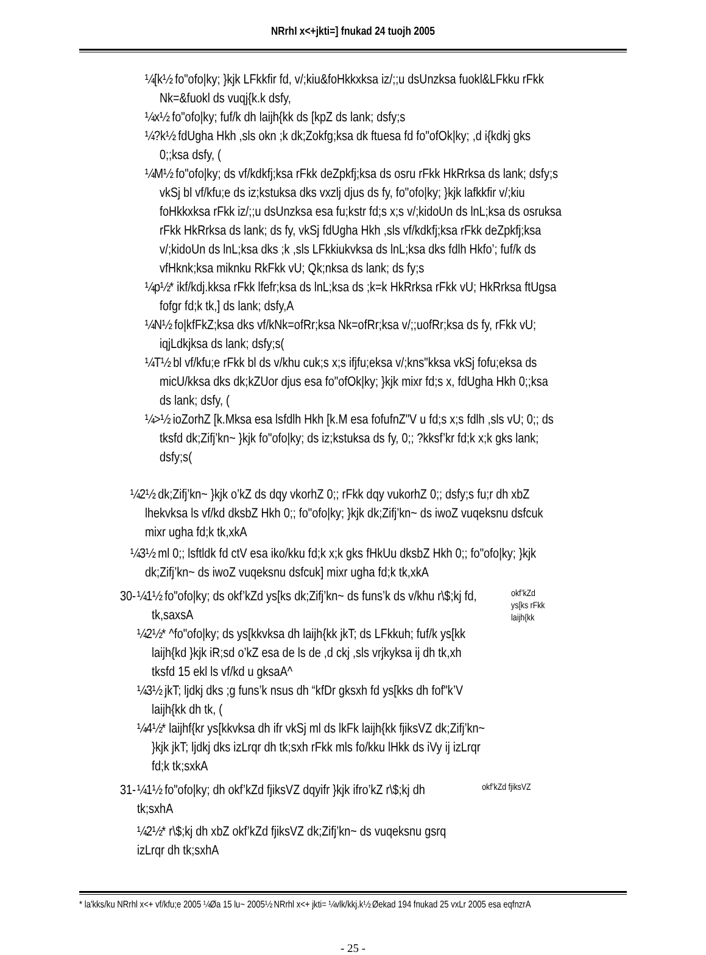NRrhI x<+jkti=] fnukad 24 tuojh 2005
¼[k½ fo"ofo|ky; }kjk LFkkfir fd, v/;kiu&foHkkxksa iz/;;u dsUnzksa fuokl&LFkku rFkk Nk=&fuokl ds vuqj{k.k dsfy,
¼x½ fo"ofo|ky; fuf/k dh laijh{kk ds [kpZ ds lank; dsfy;s
¼?k½ fdUgha Hkh ,sls okn ;k dk;Zokfg;ksa dk ftuesa fd fo"ofOk|ky; ,d i{kdkj gks 0;;ksa dsfy, (
¼M½ fo"ofo|ky; ds vf/kdkfj;ksa rFkk deZpkfj;ksa ds osru rFkk HkRrksa ds lank; dsfy;s vkSj bl vf/kfu;e ds iz;kstuksa dks vxzlj djus ds fy, fo"ofo|ky; }kjk lafkkfir v/;kiu foHkkxksa rFkk iz/;;u dsUnzksa esa fu;kstr fd;s x;s v/;kidoUn ds lnL;ksa ds osruksa rFkk HkRrksa ds lank; ds fy, vkSj fdUgha Hkh ,sls vf/kdkfj;ksa rFkk deZpkfj;ksa v/;kidoUn ds lnL;ksa dks ;k ,sls LFkkiukvksa ds lnL;ksa dks fdlh Hkfo’; fuf/k ds vfHknk;ksa miknku RkFkk vU; Qk;nksa ds lank; ds fy;s
¼p½* ikf/kdj.kksa rFkk lfefr;ksa ds lnL;ksa ds ;k=k HkRrksa rFkk vU; HkRrksa ftUgsa fofgr fd;k tk,] ds lank; dsfy,A
¼N½ fo|kfFkZ;ksa dks vf/kNk=ofRr;ksa Nk=ofRr;ksa v/;;uofRr;ksa ds fy, rFkk vU; iqjLdkjksa ds lank; dsfy;s(
¼T½ bl vf/kfu;e rFkk bl ds v/khu cuk;s x;s ifjfu;eksa v/;kns"kksa vkSj fofu;eksa ds micU/kksa dks dk;kZUor djus esa fo"ofOk|ky; }kjk mixr fd;s x, fdUgha Hkh 0;;ksa ds lank; dsfy, (
¼>½ ioZorhZ [k.Mksa esa lsfdlh Hkh [k.M esa fofufnZ"V u fd;s x;s fdlh ,sls vU; 0;; ds tksfd dk;Zifj’kn~ }kjk fo"ofo|ky; ds iz;kstuksa ds fy, 0;; ?kksf’kr fd;k x;k gks lank; dsfy;s(
¼2½ dk;Zifj’kn~ }kjk o’kZ ds dqy vkorhZ 0;; rFkk dqy vukorhZ 0;; dsfy;s fu;r dh xbZ lhekvksa ls vf/kd dksbZ Hkh 0;; fo"ofo|ky; }kjk dk;Zifj’kn~ ds iwoZ vuqeksnu dsfcuk mixr ugha fd;k tk,xkA
¼3½ ml 0;; lsftldk fd ctV esa iko/kku fd;k x;k gks fHkUu dksbZ Hkh 0;; fo"ofo|ky; }kjk dk;Zifj’kn~ ds iwoZ vuqeksnu dsfcuk] mixr ugha fd;k tk,xkA
30-
¼1½ fo"ofo|ky; ds okf’kZd ys[ks dk;Zifj’kn~ ds funs’k ds v/khu r\$;kj fd, tk,saxsA
¼2½* ^fo"ofo|ky; ds ys[kkvksa dh laijh{kk jkT; ds LFkkuh; fuf/k ys[kk laijh{kd }kjk iR;sd o’kZ esa de ls de ,d ckj ,sls vrjkyksa ij dh tk,xh tksfd 15 ekl ls vf/kd u gksaA^
¼3½ jkT; ljdkj dks ;g funs’k nsus dh “kfDr gksxh fd ys[kks dh fof"k’V laijh{kk dh tk, (
¼4½* laijhf{kr ys[kkvksa dh ifr vkSj ml ds lkFk laijh{kk fjiksVZ dk;Zifj’kn~ }kjk jkT; ljdkj dks izLrqr dh tk;sxh rFkk mls fo/kku lHkk ds iVy ij izLrqr fd;k tk;sxkA
okf’kZd ys[ks rFkk laijh{kk
31-
¼1½ fo"ofo|ky; dh okf’kZd fjiksVZ dqyifr }kjk ifro’kZ r\$;kj dh tk;sxhA
¼2½* r\$;kj dh xbZ okf’kZd fjiksVZ dk;Zifj’kn~ ds vuqeksnu gsrq izLrqr dh tk;sxhA
okf’kZd fjiksVZ
* la'kks/ku NRrhl x<+ vf/kfu;e 2005 ¼Øa 15 lu~ 2005½ NRrhl x<+ jkti= ¼vlk/kkj.k½ Øekad 194 fnukad 25 vxLr 2005 esa eqfnzrA
- 25 -